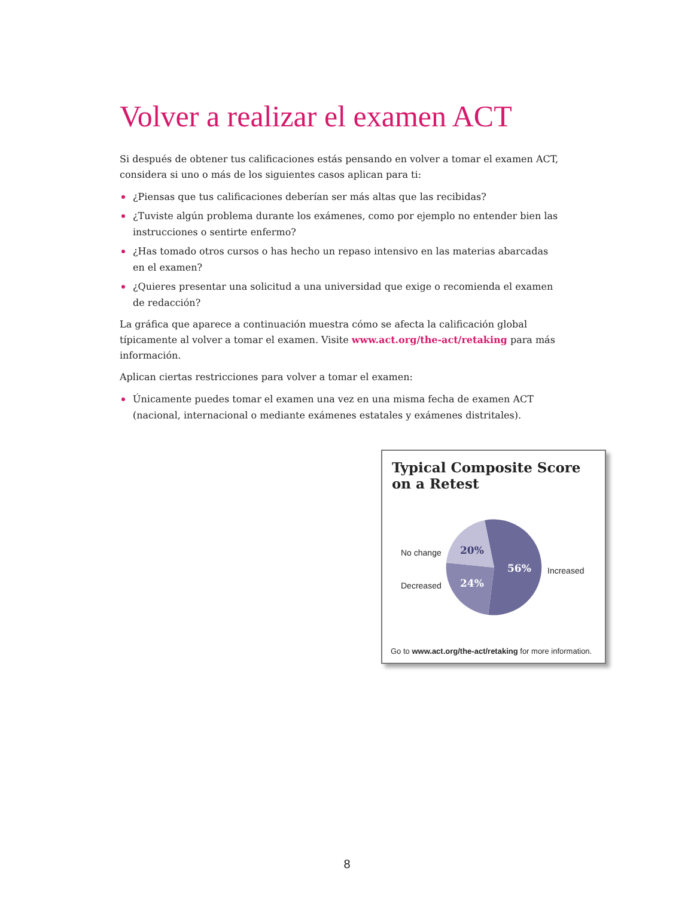Volver a realizar el examen ACT
Si después de obtener tus calificaciones estás pensando en volver a tomar el examen ACT, considera si uno o más de los siguientes casos aplican para ti:
¿Piensas que tus calificaciones deberían ser más altas que las recibidas?
¿Tuviste algún problema durante los exámenes, como por ejemplo no entender bien las instrucciones o sentirte enfermo?
¿Has tomado otros cursos o has hecho un repaso intensivo en las materias abarcadas en el examen?
¿Quieres presentar una solicitud a una universidad que exige o recomienda el examen de redacción?
La gráfica que aparece a continuación muestra cómo se afecta la calificación global típicamente al volver a tomar el examen. Visite www.act.org/the-act/retaking para más información.
Aplican ciertas restricciones para volver a tomar el examen:
Únicamente puedes tomar el examen una vez en una misma fecha de examen ACT (nacional, internacional o mediante exámenes estatales y exámenes distritales).
Typical Composite Score
on a Retest
No change 20%
56% Increased
Decreased 24%
Go to www.act.org/the-act/retaking for more information.
8